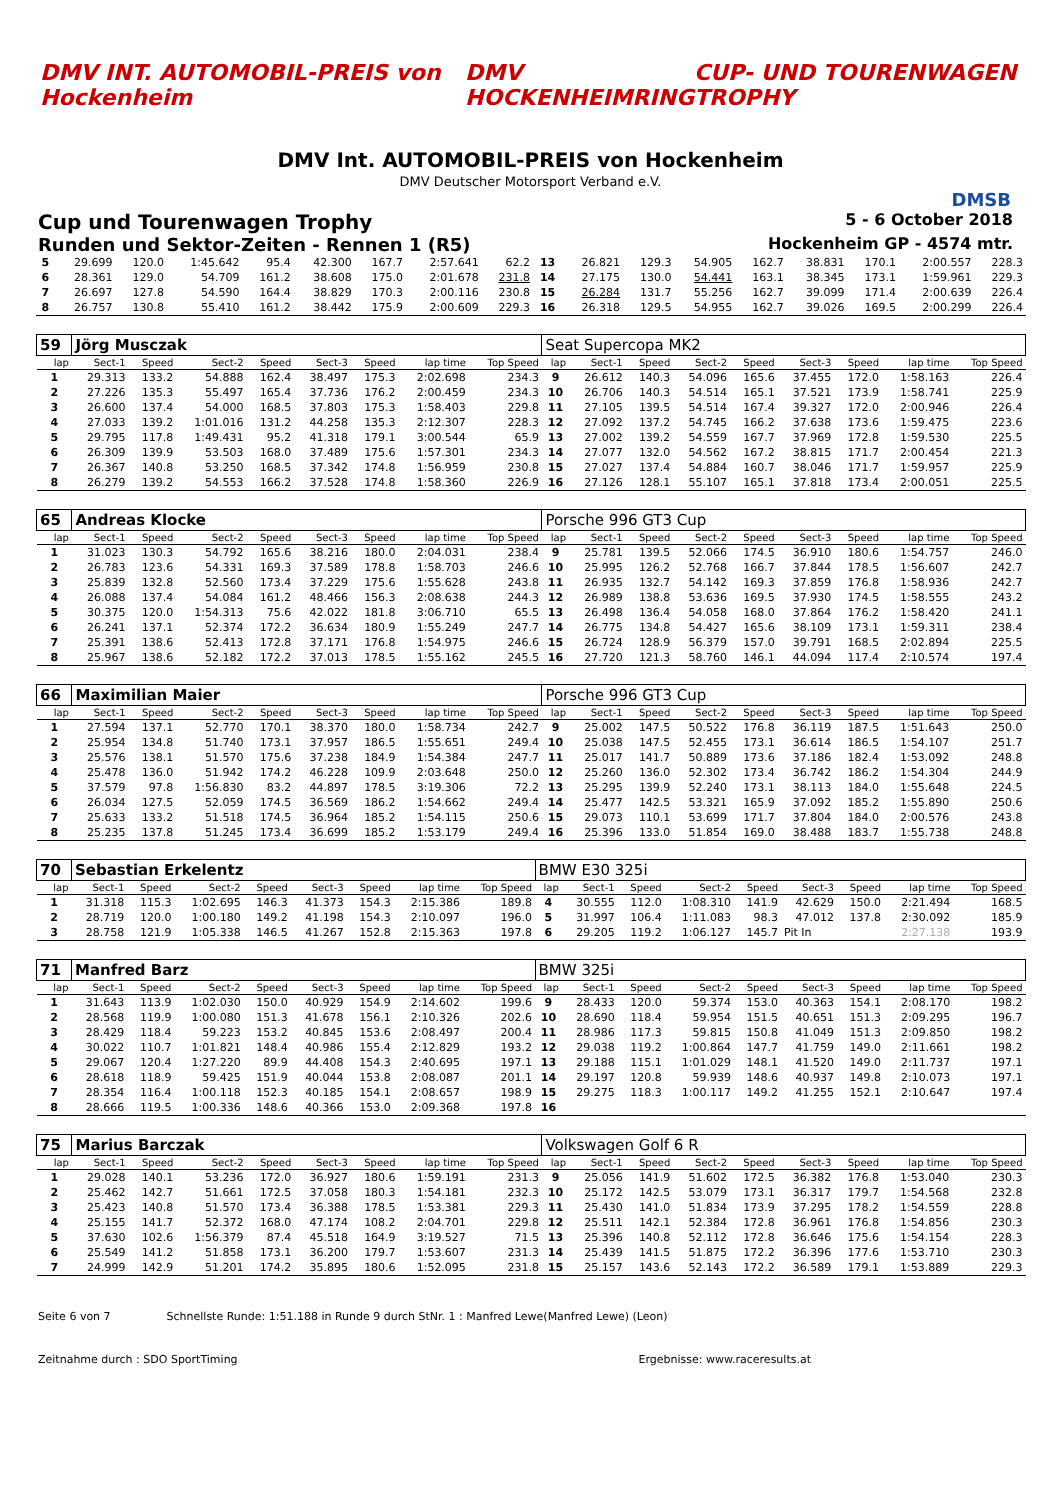DMV INT. AUTOMOBIL-PREIS von Hockenheim DMV HOCKENHEIMRING CUP- UND TOURENWAGEN TROPHY
DMV Int. AUTOMOBIL-PREIS von Hockenheim
DMV Deutscher Motorsport Verband e.V.
DMSB
Cup und Tourenwagen Trophy 5 - 6 October 2018
Runden und Sektor-Zeiten - Rennen 1 (R5) Hockenheim GP - 4574 mtr.
| 5 | 29.699 | 120.0 | 1:45.642 | 95.4 | 42.300 | 167.7 | 2:57.641 | 62.2 | 13 | 26.821 | 129.3 | 54.905 | 162.7 | 38.831 | 170.1 | 2:00.557 | 228.3 |
| 6 | 28.361 | 129.0 | 54.709 | 161.2 | 38.608 | 175.0 | 2:01.678 | 231.8 | 14 | 27.175 | 130.0 | 54.441 | 163.1 | 38.345 | 173.1 | 1:59.961 | 229.3 |
| 7 | 26.697 | 127.8 | 54.590 | 164.4 | 38.829 | 170.3 | 2:00.116 | 230.8 | 15 | 26.284 | 131.7 | 55.256 | 162.7 | 39.099 | 171.4 | 2:00.639 | 226.4 |
| 8 | 26.757 | 130.8 | 55.410 | 161.2 | 38.442 | 175.9 | 2:00.609 | 229.3 | 16 | 26.318 | 129.5 | 54.955 | 162.7 | 39.026 | 169.5 | 2:00.299 | 226.4 |
| 59 | Jörg Musczak | | | | | | | | Seat Supercopa MK2 | | | | | | | | |
| lap | Sect-1 | Speed | Sect-2 | Speed | Sect-3 | Speed | lap time | Top Speed | lap | Sect-1 | Speed | Sect-2 | Speed | Sect-3 | Speed | lap time | Top Speed |
| 1 | 29.313 | 133.2 | 54.888 | 162.4 | 38.497 | 175.3 | 2:02.698 | 234.3 | 9 | 26.612 | 140.3 | 54.096 | 165.6 | 37.455 | 172.0 | 1:58.163 | 226.4 |
| 2 | 27.226 | 135.3 | 55.497 | 165.4 | 37.736 | 176.2 | 2:00.459 | 234.3 | 10 | 26.706 | 140.3 | 54.514 | 165.1 | 37.521 | 173.9 | 1:58.741 | 225.9 |
| 3 | 26.600 | 137.4 | 54.000 | 168.5 | 37.803 | 175.3 | 1:58.403 | 229.8 | 11 | 27.105 | 139.5 | 54.514 | 167.4 | 39.327 | 172.0 | 2:00.946 | 226.4 |
| 4 | 27.033 | 139.2 | 1:01.016 | 131.2 | 44.258 | 135.3 | 2:12.307 | 228.3 | 12 | 27.092 | 137.2 | 54.745 | 166.2 | 37.638 | 173.6 | 1:59.475 | 223.6 |
| 5 | 29.795 | 117.8 | 1:49.431 | 95.2 | 41.318 | 179.1 | 3:00.544 | 65.9 | 13 | 27.002 | 139.2 | 54.559 | 167.7 | 37.969 | 172.8 | 1:59.530 | 225.5 |
| 6 | 26.309 | 139.9 | 53.503 | 168.0 | 37.489 | 175.6 | 1:57.301 | 234.3 | 14 | 27.077 | 132.0 | 54.562 | 167.2 | 38.815 | 171.7 | 2:00.454 | 221.3 |
| 7 | 26.367 | 140.8 | 53.250 | 168.5 | 37.342 | 174.8 | 1:56.959 | 230.8 | 15 | 27.027 | 137.4 | 54.884 | 160.7 | 38.046 | 171.7 | 1:59.957 | 225.9 |
| 8 | 26.279 | 139.2 | 54.553 | 166.2 | 37.528 | 174.8 | 1:58.360 | 226.9 | 16 | 27.126 | 128.1 | 55.107 | 165.1 | 37.818 | 173.4 | 2:00.051 | 225.5 |
| 65 | Andreas Klocke | | | | | | | | Porsche 996 GT3 Cup | | | | | | | | |
| lap | Sect-1 | Speed | Sect-2 | Speed | Sect-3 | Speed | lap time | Top Speed | lap | Sect-1 | Speed | Sect-2 | Speed | Sect-3 | Speed | lap time | Top Speed |
| 1 | 31.023 | 130.3 | 54.792 | 165.6 | 38.216 | 180.0 | 2:04.031 | 238.4 | 9 | 25.781 | 139.5 | 52.066 | 174.5 | 36.910 | 180.6 | 1:54.757 | 246.0 |
| 2 | 26.783 | 123.6 | 54.331 | 169.3 | 37.589 | 178.8 | 1:58.703 | 246.6 | 10 | 25.995 | 126.2 | 52.768 | 166.7 | 37.844 | 178.5 | 1:56.607 | 242.7 |
| 3 | 25.839 | 132.8 | 52.560 | 173.4 | 37.229 | 175.6 | 1:55.628 | 243.8 | 11 | 26.935 | 132.7 | 54.142 | 169.3 | 37.859 | 176.8 | 1:58.936 | 242.7 |
| 4 | 26.088 | 137.4 | 54.084 | 161.2 | 48.466 | 156.3 | 2:08.638 | 244.3 | 12 | 26.989 | 138.8 | 53.636 | 169.5 | 37.930 | 174.5 | 1:58.555 | 243.2 |
| 5 | 30.375 | 120.0 | 1:54.313 | 75.6 | 42.022 | 181.8 | 3:06.710 | 65.5 | 13 | 26.498 | 136.4 | 54.058 | 168.0 | 37.864 | 176.2 | 1:58.420 | 241.1 |
| 6 | 26.241 | 137.1 | 52.374 | 172.2 | 36.634 | 180.9 | 1:55.249 | 247.7 | 14 | 26.775 | 134.8 | 54.427 | 165.6 | 38.109 | 173.1 | 1:59.311 | 238.4 |
| 7 | 25.391 | 138.6 | 52.413 | 172.8 | 37.171 | 176.8 | 1:54.975 | 246.6 | 15 | 26.724 | 128.9 | 56.379 | 157.0 | 39.791 | 168.5 | 2:02.894 | 225.5 |
| 8 | 25.967 | 138.6 | 52.182 | 172.2 | 37.013 | 178.5 | 1:55.162 | 245.5 | 16 | 27.720 | 121.3 | 58.760 | 146.1 | 44.094 | 117.4 | 2:10.574 | 197.4 |
| 66 | Maximilian Maier | | | | | | | | Porsche 996 GT3 Cup | | | | | | | | |
| lap | Sect-1 | Speed | Sect-2 | Speed | Sect-3 | Speed | lap time | Top Speed | lap | Sect-1 | Speed | Sect-2 | Speed | Sect-3 | Speed | lap time | Top Speed |
| 1 | 27.594 | 137.1 | 52.770 | 170.1 | 38.370 | 180.0 | 1:58.734 | 242.7 | 9 | 25.002 | 147.5 | 50.522 | 176.8 | 36.119 | 187.5 | 1:51.643 | 250.0 |
| 2 | 25.954 | 134.8 | 51.740 | 173.1 | 37.957 | 186.5 | 1:55.651 | 249.4 | 10 | 25.038 | 147.5 | 52.455 | 173.1 | 36.614 | 186.5 | 1:54.107 | 251.7 |
| 3 | 25.576 | 138.1 | 51.570 | 175.6 | 37.238 | 184.9 | 1:54.384 | 247.7 | 11 | 25.017 | 141.7 | 50.889 | 173.6 | 37.186 | 182.4 | 1:53.092 | 248.8 |
| 4 | 25.478 | 136.0 | 51.942 | 174.2 | 46.228 | 109.9 | 2:03.648 | 250.0 | 12 | 25.260 | 136.0 | 52.302 | 173.4 | 36.742 | 186.2 | 1:54.304 | 244.9 |
| 5 | 37.579 | 97.8 | 1:56.830 | 83.2 | 44.897 | 178.5 | 3:19.306 | 72.2 | 13 | 25.295 | 139.9 | 52.240 | 173.1 | 38.113 | 184.0 | 1:55.648 | 224.5 |
| 6 | 26.034 | 127.5 | 52.059 | 174.5 | 36.569 | 186.2 | 1:54.662 | 249.4 | 14 | 25.477 | 142.5 | 53.321 | 165.9 | 37.092 | 185.2 | 1:55.890 | 250.6 |
| 7 | 25.633 | 133.2 | 51.518 | 174.5 | 36.964 | 185.2 | 1:54.115 | 250.6 | 15 | 29.073 | 110.1 | 53.699 | 171.7 | 37.804 | 184.0 | 2:00.576 | 243.8 |
| 8 | 25.235 | 137.8 | 51.245 | 173.4 | 36.699 | 185.2 | 1:53.179 | 249.4 | 16 | 25.396 | 133.0 | 51.854 | 169.0 | 38.488 | 183.7 | 1:55.738 | 248.8 |
| 70 | Sebastian Erkelentz | | | | | | | | BMW E30 325i | | | | | | | | |
| lap | Sect-1 | Speed | Sect-2 | Speed | Sect-3 | Speed | lap time | Top Speed | lap | Sect-1 | Speed | Sect-2 | Speed | Sect-3 | Speed | lap time | Top Speed |
| 1 | 31.318 | 115.3 | 1:02.695 | 146.3 | 41.373 | 154.3 | 2:15.386 | 189.8 | 4 | 30.555 | 112.0 | 1:08.310 | 141.9 | 42.629 | 150.0 | 2:21.494 | 168.5 |
| 2 | 28.719 | 120.0 | 1:00.180 | 149.2 | 41.198 | 154.3 | 2:10.097 | 196.0 | 5 | 31.997 | 106.4 | 1:11.083 | 98.3 | 47.012 | 137.8 | 2:30.092 | 185.9 |
| 3 | 28.758 | 121.9 | 1:05.338 | 146.5 | 41.267 | 152.8 | 2:15.363 | 197.8 | 6 | 29.205 | 119.2 | 1:06.127 | 145.7 | Pit In | | 2:27.138 | 193.9 |
| 71 | Manfred Barz | | | | | | | | BMW 325i | | | | | | | | |
| lap | Sect-1 | Speed | Sect-2 | Speed | Sect-3 | Speed | lap time | Top Speed | lap | Sect-1 | Speed | Sect-2 | Speed | Sect-3 | Speed | lap time | Top Speed |
| 1 | 31.643 | 113.9 | 1:02.030 | 150.0 | 40.929 | 154.9 | 2:14.602 | 199.6 | 9 | 28.433 | 120.0 | 59.374 | 153.0 | 40.363 | 154.1 | 2:08.170 | 198.2 |
| 2 | 28.568 | 119.9 | 1:00.080 | 151.3 | 41.678 | 156.1 | 2:10.326 | 202.6 | 10 | 28.690 | 118.4 | 59.954 | 151.5 | 40.651 | 151.3 | 2:09.295 | 196.7 |
| 3 | 28.429 | 118.4 | 59.223 | 153.2 | 40.845 | 153.6 | 2:08.497 | 200.4 | 11 | 28.986 | 117.3 | 59.815 | 150.8 | 41.049 | 151.3 | 2:09.850 | 198.2 |
| 4 | 30.022 | 110.7 | 1:01.821 | 148.4 | 40.986 | 155.4 | 2:12.829 | 193.2 | 12 | 29.038 | 119.2 | 1:00.864 | 147.7 | 41.759 | 149.0 | 2:11.661 | 198.2 |
| 5 | 29.067 | 120.4 | 1:27.220 | 89.9 | 44.408 | 154.3 | 2:40.695 | 197.1 | 13 | 29.188 | 115.1 | 1:01.029 | 148.1 | 41.520 | 149.0 | 2:11.737 | 197.1 |
| 6 | 28.618 | 118.9 | 59.425 | 151.9 | 40.044 | 153.8 | 2:08.087 | 201.1 | 14 | 29.197 | 120.8 | 59.939 | 148.6 | 40.937 | 149.8 | 2:10.073 | 197.1 |
| 7 | 28.354 | 116.4 | 1:00.118 | 152.3 | 40.185 | 154.1 | 2:08.657 | 198.9 | 15 | 29.275 | 118.3 | 1:00.117 | 149.2 | 41.255 | 152.1 | 2:10.647 | 197.4 |
| 8 | 28.666 | 119.5 | 1:00.336 | 148.6 | 40.366 | 153.0 | 2:09.368 | 197.8 | 16 | | | | | | | | |
| 75 | Marius Barczak | | | | | | | | Volkswagen Golf 6 R | | | | | | | | |
| lap | Sect-1 | Speed | Sect-2 | Speed | Sect-3 | Speed | lap time | Top Speed | lap | Sect-1 | Speed | Sect-2 | Speed | Sect-3 | Speed | lap time | Top Speed |
| 1 | 29.028 | 140.1 | 53.236 | 172.0 | 36.927 | 180.6 | 1:59.191 | 231.3 | 9 | 25.056 | 141.9 | 51.602 | 172.5 | 36.382 | 176.8 | 1:53.040 | 230.3 |
| 2 | 25.462 | 142.7 | 51.661 | 172.5 | 37.058 | 180.3 | 1:54.181 | 232.3 | 10 | 25.172 | 142.5 | 53.079 | 173.1 | 36.317 | 179.7 | 1:54.568 | 232.8 |
| 3 | 25.423 | 140.8 | 51.570 | 173.4 | 36.388 | 178.5 | 1:53.381 | 229.3 | 11 | 25.430 | 141.0 | 51.834 | 173.9 | 37.295 | 178.2 | 1:54.559 | 228.8 |
| 4 | 25.155 | 141.7 | 52.372 | 168.0 | 47.174 | 108.2 | 2:04.701 | 229.8 | 12 | 25.511 | 142.1 | 52.384 | 172.8 | 36.961 | 176.8 | 1:54.856 | 230.3 |
| 5 | 37.630 | 102.6 | 1:56.379 | 87.4 | 45.518 | 164.9 | 3:19.527 | 71.5 | 13 | 25.396 | 140.8 | 52.112 | 172.8 | 36.646 | 175.6 | 1:54.154 | 228.3 |
| 6 | 25.549 | 141.2 | 51.858 | 173.1 | 36.200 | 179.7 | 1:53.607 | 231.3 | 14 | 25.439 | 141.5 | 51.875 | 172.2 | 36.396 | 177.6 | 1:53.710 | 230.3 |
| 7 | 24.999 | 142.9 | 51.201 | 174.2 | 35.895 | 180.6 | 1:52.095 | 231.8 | 15 | 25.157 | 143.6 | 52.143 | 172.2 | 36.589 | 179.1 | 1:53.889 | 229.3 |
Seite 6 von 7 Schnellste Runde: 1:51.188 in Runde 9 durch StNr. 1 : Manfred Lewe(Manfred Lewe) (Leon)
Zeitnahme durch : SDO SportTiming Ergebnisse: www.raceresults.at